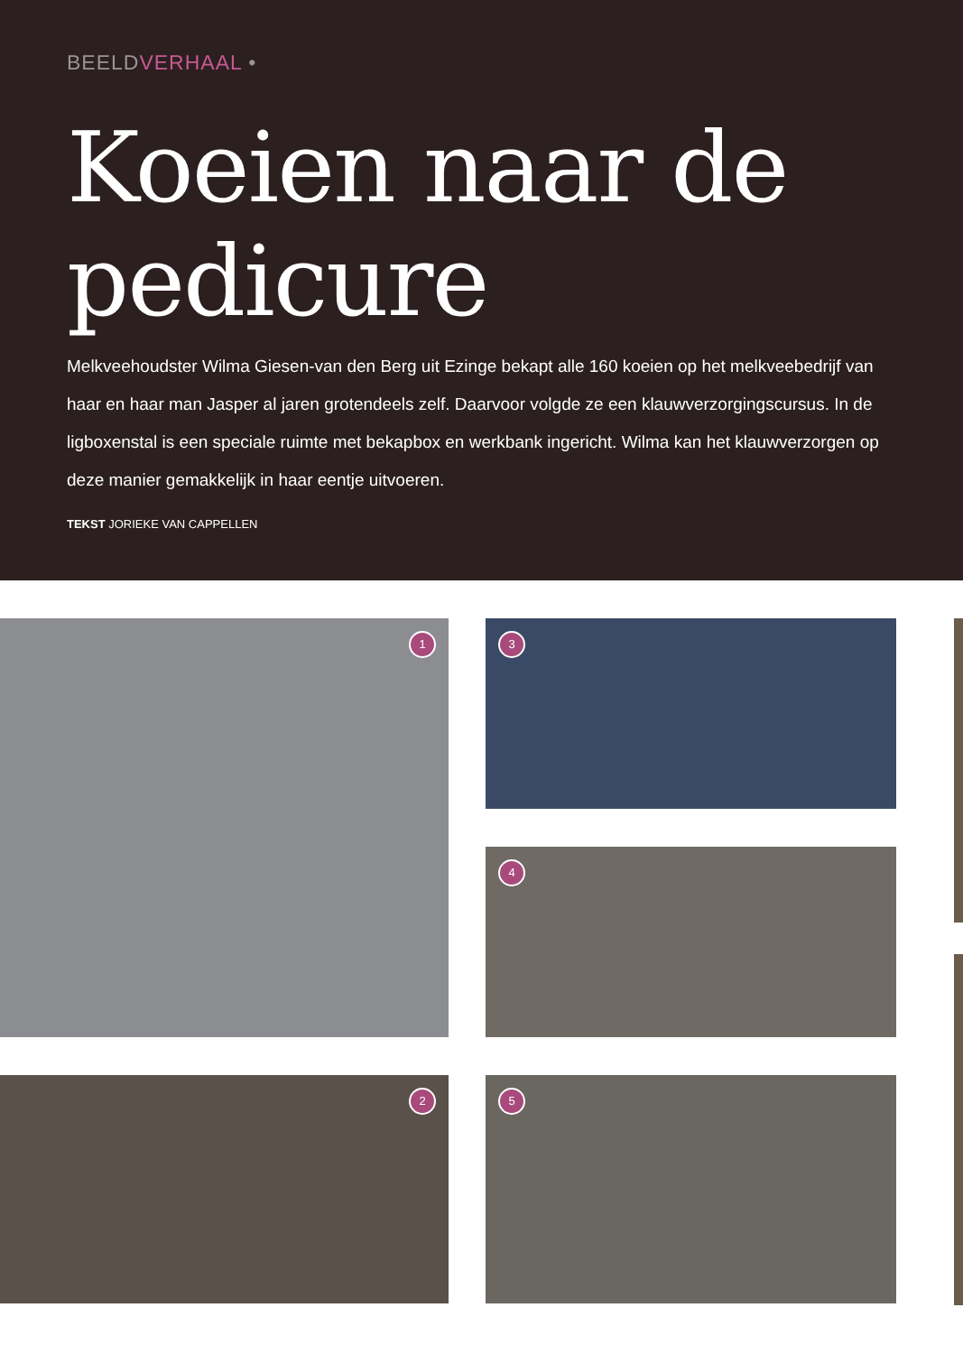BEELDVERHAAL •
Koeien naar de pedicure
Melkveehoudster Wilma Giesen-van den Berg uit Ezinge bekapt alle 160 koeien op het melkvee­bedrijf van haar en haar man Jasper al jaren grotendeels zelf. Daarvoor volgde ze een klauwver­zorgingscursus. In de ligboxenstal is een speciale ruimte met bekapbox en werkbank ingericht. Wilma kan het klauwverzorgen op deze manier gemakkelijk in haar eentje uitvoeren.
TEKST JORIEKE VAN CAPPELLEN
1
3
4
2
5